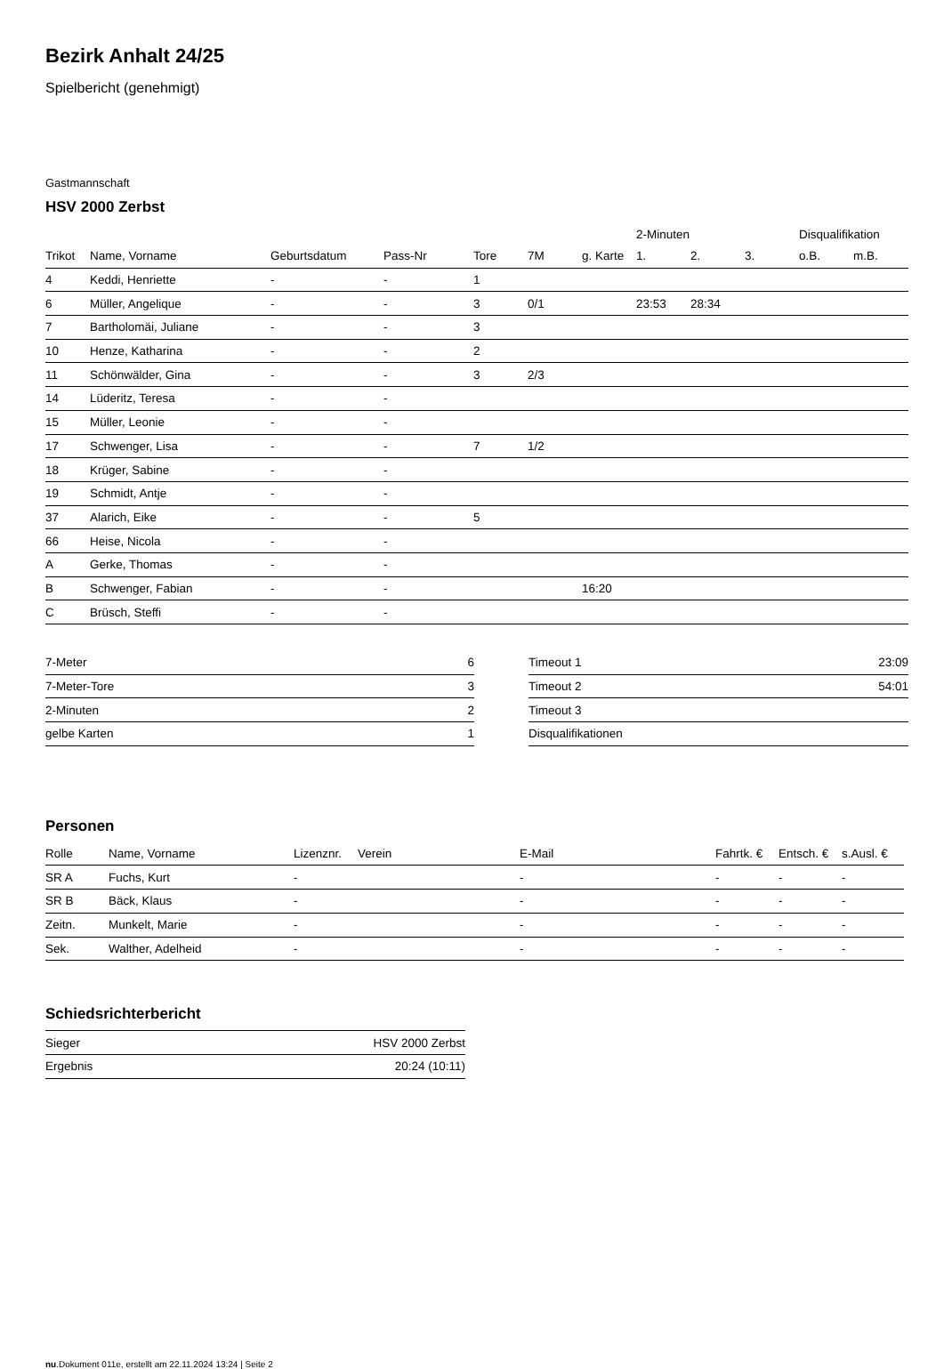Bezirk Anhalt 24/25
Spielbericht (genehmigt)
Gastmannschaft
HSV 2000 Zerbst
| | | | | | | | 2-Minuten | | | Disqualifikation | |
| --- | --- | --- | --- | --- | --- | --- | --- | --- | --- | --- | --- |
| Trikot | Name, Vorname | Geburtsdatum | Pass-Nr | Tore | 7M | g. Karte | 1. | 2. | 3. | o.B. | m.B. |
| 4 | Keddi, Henriette | - | - | 1 | | | | | | | |
| 6 | Müller, Angelique | - | - | 3 | 0/1 | | 23:53 | 28:34 | | | |
| 7 | Bartholomäi, Juliane | - | - | 3 | | | | | | | |
| 10 | Henze, Katharina | - | - | 2 | | | | | | | |
| 11 | Schönwälder, Gina | - | - | 3 | 2/3 | | | | | | |
| 14 | Lüderitz, Teresa | - | - | | | | | | | | |
| 15 | Müller, Leonie | - | - | | | | | | | | |
| 17 | Schwenger, Lisa | - | - | 7 | 1/2 | | | | | | |
| 18 | Krüger, Sabine | - | - | | | | | | | | |
| 19 | Schmidt, Antje | - | - | | | | | | | | |
| 37 | Alarich, Eike | - | - | 5 | | | | | | | |
| 66 | Heise, Nicola | - | - | | | | | | | | |
| A | Gerke, Thomas | - | - | | | | | | | | |
| B | Schwenger, Fabian | - | - | | | 16:20 | | | | | |
| C | Brüsch, Steffi | - | - | | | | | | | | |
| 7-Meter | 6 |
| 7-Meter-Tore | 3 |
| 2-Minuten | 2 |
| gelbe Karten | 1 |
| Timeout 1 | 23:09 |
| Timeout 2 | 54:01 |
| Timeout 3 | |
| Disqualifikationen | |
Personen
| Rolle | Name, Vorname | Lizenznr. | Verein | E-Mail | Fahrtk. € | Entsch. € | s.Ausl. € |
| --- | --- | --- | --- | --- | --- | --- | --- |
| SR A | Fuchs, Kurt | - | | - | - | - | - |
| SR B | Bäck, Klaus | - | | - | - | - | - |
| Zeitn. | Munkelt, Marie | - | | - | - | - | - |
| Sek. | Walther, Adelheid | - | | - | - | - | - |
Schiedsrichterbericht
| Sieger | HSV 2000 Zerbst |
| Ergebnis | 20:24 (10:11) |
nu.Dokument 011e, erstellt am 22.11.2024 13:24 | Seite 2